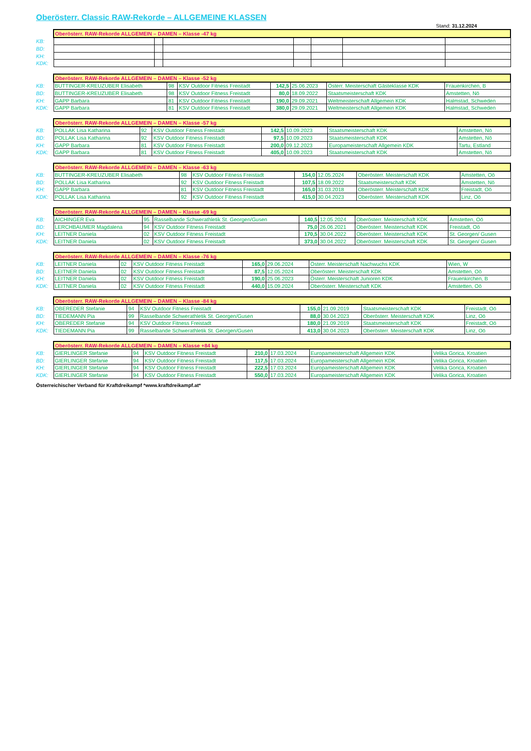Oberösterr. Classic RAW-Rekorde – ALLGEMEINE KLASSEN
Stand: 31.12.2024
| | Oberösterr. RAW-Rekorde ALLGEMEIN – DAMEN – Klasse -47 kg | | | | | | |
| KB: | | | | | | | |
| BD: | | | | | | | |
| KH: | | | | | | | |
| KDK: | | | | | | | |
| | Oberösterr. RAW-Rekorde ALLGEMEIN – DAMEN – Klasse -52 kg | | | | | | |
| KB: | BUTTINGER-KREUZUBER Elisabeth | 98 | KSV Outdoor Fitness Freistadt | 142,5 | 25.06.2023 | Österr. Meisterschaft Gästeklasse KDK | Frauenkirchen, B |
| BD: | BUTTINGER-KREUZUBER Elisabeth | 98 | KSV Outdoor Fitness Freistadt | 80,0 | 18.09.2022 | Staatsmeisterschaft KDK | Amstetten, Nö |
| KH: | GAPP Barbara | 81 | KSV Outdoor Fitness Freistadt | 190,0 | 29.09.2021 | Weltmeisterschaft Allgemein KDK | Halmstad, Schweden |
| KDK: | GAPP Barbara | 81 | KSV Outdoor Fitness Freistadt | 380,0 | 29.09.2021 | Weltmeisterschaft Allgemein KDK | Halmstad, Schweden |
| | Oberösterr. RAW-Rekorde ALLGEMEIN – DAMEN – Klasse -57 kg | | | | | | |
| KB: | POLLAK Lisa Katharina | 92 | KSV Outdoor Fitness Freistadt | 142,5 | 10.09.2023 | Staatsmeisterschaft KDK | Amstetten, Nö |
| BD: | POLLAK Lisa Katharina | 92 | KSV Outdoor Fitness Freistadt | 97,5 | 10.09.2023 | Staatsmeisterschaft KDK | Amstetten, Nö |
| KH: | GAPP Barbara | 81 | KSV Outdoor Fitness Freistadt | 200,0 | 09.12.2023 | Europameisterschaft Allgemein KDK | Tartu, Estland |
| KDK: | GAPP Barbara | 81 | KSV Outdoor Fitness Freistadt | 405,0 | 10.09.2023 | Staatsmeisterschaft KDK | Amstetten, Nö |
| | Oberösterr. RAW-Rekorde ALLGEMEIN – DAMEN – Klasse -63 kg | | | | | | |
| KB: | BUTTINGER-KREUZUBER Elisabeth | 98 | KSV Outdoor Fitness Freistadt | 154,0 | 12.05.2024 | Oberösterr. Meisterschaft KDK | Amstetten, Oö |
| BD: | POLLAK Lisa Katharina | 92 | KSV Outdoor Fitness Freistadt | 107,5 | 18.09.2022 | Staatsmeisterschaft KDK | Amstetten, Nö |
| KH: | GAPP Barbara | 81 | KSV Outdoor Fitness Freistadt | 165,0 | 31.03.2018 | Oberösterr. Meisterschaft KDK | Freistadt, Oö |
| KDK: | POLLAK Lisa Katharina | 92 | KSV Outdoor Fitness Freistadt | 415,0 | 30.04.2023 | Oberösterr. Meisterschaft KDK | Linz, Oö |
| | Oberösterr. RAW-Rekorde ALLGEMEIN – DAMEN – Klasse -69 kg | | | | | | |
| KB: | AICHINGER Eva | 95 | Rasselbande Schwerathletik St. Georgen/Gusen | 140,5 | 12.05.2024 | Oberösterr. Meisterschaft KDK | Amstetten, Oö |
| BD: | LERCHBAUMER Magdalena | 94 | KSV Outdoor Fitness Freistadt | 75,0 | 26.06.2021 | Oberösterr. Meisterschaft KDK | Freistadt, Oö |
| KH: | LEITNER Daniela | 02 | KSV Outdoor Fitness Freistadt | 170,5 | 30.04.2022 | Oberösterr. Meisterschaft KDK | St. Georgen/ Gusen |
| KDK: | LEITNER Daniela | 02 | KSV Outdoor Fitness Freistadt | 373,0 | 30.04.2022 | Oberösterr. Meisterschaft KDK | St. Georgen/ Gusen |
| | Oberösterr. RAW-Rekorde ALLGEMEIN – DAMEN – Klasse -76 kg | | | | | | |
| KB: | LEITNER Daniela | 02 | KSV Outdoor Fitness Freistadt | 165,0 | 29.06.2024 | Österr. Meisterschaft Nachwuchs KDK | Wien, W |
| BD: | LEITNER Daniela | 02 | KSV Outdoor Fitness Freistadt | 87,5 | 12.05.2024 | Oberösterr. Meisterschaft KDK | Amstetten, Oö |
| KH: | LEITNER Daniela | 02 | KSV Outdoor Fitness Freistadt | 190,0 | 25.06.2023 | Österr. Meisterschaft Junioren KDK | Frauenkirchen, B |
| KDK: | LEITNER Daniela | 02 | KSV Outdoor Fitness Freistadt | 440,0 | 15.09.2024 | Oberösterr. Meisterschaft KDK | Amstetten, Oö |
| | Oberösterr. RAW-Rekorde ALLGEMEIN – DAMEN – Klasse -84 kg | | | | | | |
| KB: | OBEREDER Stefanie | 94 | KSV Outdoor Fitness Freistadt | 155,0 | 21.09.2019 | Staatsmeisterschaft KDK | Freistadt, Oö |
| BD: | TIEDEMANN Pia | 99 | Rasselbande Schwerathletik St. Georgen/Gusen | 88,0 | 30.04.2023 | Oberösterr. Meisterschaft KDK | Linz, Oö |
| KH: | OBEREDER Stefanie | 94 | KSV Outdoor Fitness Freistadt | 180,0 | 21.09.2019 | Staatsmeisterschaft KDK | Freistadt, Oö |
| KDK: | TIEDEMANN Pia | 99 | Rasselbande Schwerathletik St. Georgen/Gusen | 413,0 | 30.04.2023 | Oberösterr. Meisterschaft KDK | Linz, Oö |
| | Oberösterr. RAW-Rekorde ALLGEMEIN – DAMEN – Klasse +84 kg | | | | | | |
| KB: | GIERLINGER Stefanie | 94 | KSV Outdoor Fitness Freistadt | 210,0 | 17.03.2024 | Europameisterschaft Allgemein KDK | Velika Gorica, Kroatien |
| BD: | GIERLINGER Stefanie | 94 | KSV Outdoor Fitness Freistadt | 117,5 | 17.03.2024 | Europameisterschaft Allgemein KDK | Velika Gorica, Kroatien |
| KH: | GIERLINGER Stefanie | 94 | KSV Outdoor Fitness Freistadt | 222,5 | 17.03.2024 | Europameisterschaft Allgemein KDK | Velika Gorica, Kroatien |
| KDK: | GIERLINGER Stefanie | 94 | KSV Outdoor Fitness Freistadt | 550,0 | 17.03.2024 | Europameisterschaft Allgemein KDK | Velika Gorica, Kroatien |
Österreichischer Verband für Kraftdreikampf *www.kraftdreikampf.at*